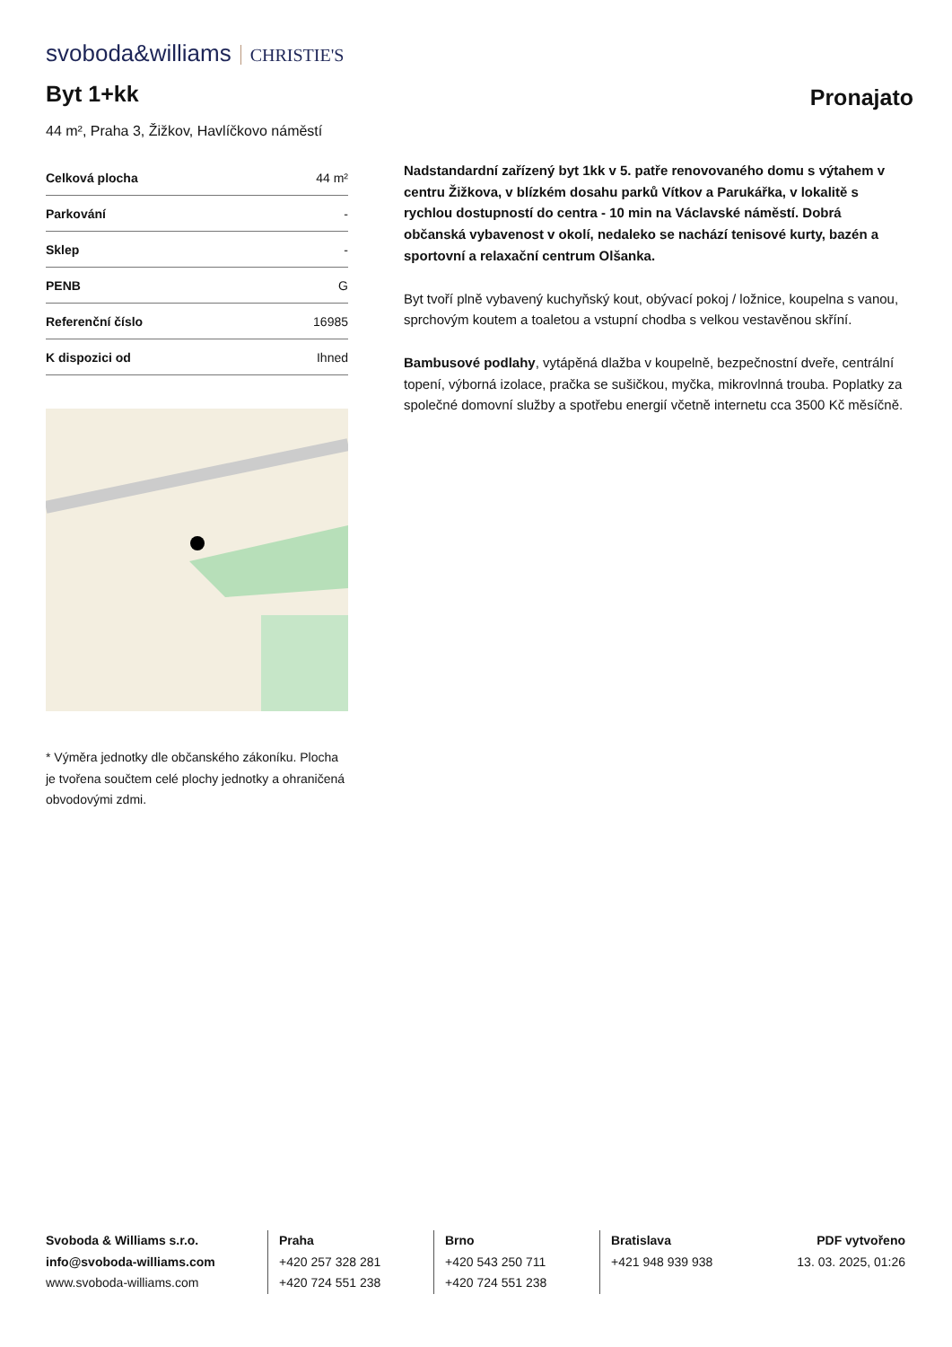svoboda&williams CHRISTIE'S
Byt 1+kk Pronajato
44 m², Praha 3, Žižkov, Havlíčkovo náměstí
| Celková plocha | 44 m² |
| Parkování | - |
| Sklep | - |
| PENB | G |
| Referenční číslo | 16985 |
| K dispozici od | Ihned |
* Výměra jednotky dle občanského zákoníku. Plocha je tvořena součtem celé plochy jednotky a ohraničená obvodovými zdmi.
Nadstandardní zařízený byt 1kk v 5. patře renovovaného domu s výtahem v centru Žižkova, v blízkém dosahu parků Vítkov a Parukářka, v lokalitě s rychlou dostupností do centra - 10 min na Václavské náměstí. Dobrá občanská vybavenost v okolí, nedaleko se nachází tenisové kurty, bazén a sportovní a relaxační centrum Olšanka.
Byt tvoří plně vybavený kuchyňský kout, obývací pokoj / ložnice, koupelna s vanou, sprchovým koutem a toaletou a vstupní chodba s velkou vestavěnou skříní.
Bambusové podlahy, vytápěná dlažba v koupelně, bezpečnostní dveře, centrální topení, výborná izolace, pračka se sušičkou, myčka, mikrovlnná trouba. Poplatky za společné domovní služby a spotřebu energií včetně internetu cca 3500 Kč měsíčně.
Svoboda & Williams s.r.o.
info@svoboda-williams.com
www.svoboda-williams.com
Praha
+420 257 328 281
+420 724 551 238
Brno
+420 543 250 711
+420 724 551 238
Bratislava
+421 948 939 938
PDF vytvořeno
13. 03. 2025, 01:26